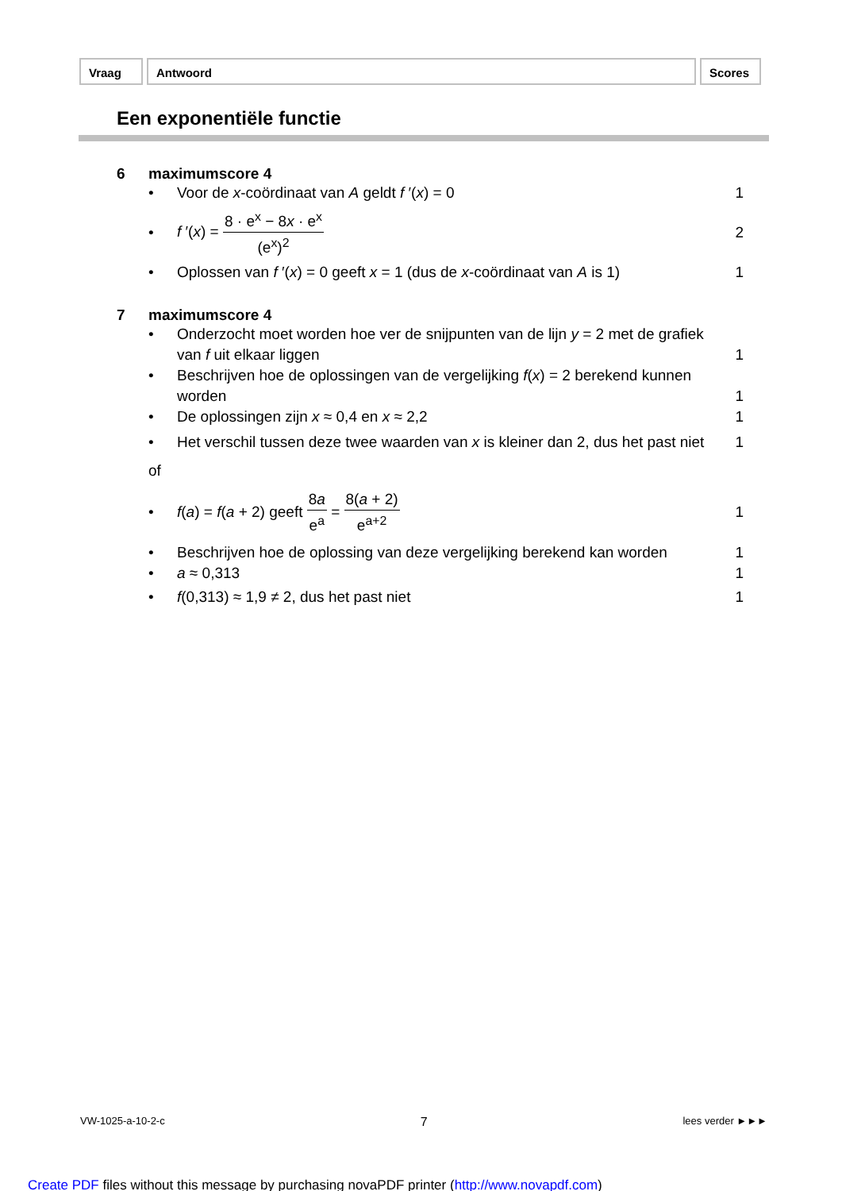Vraag Antwoord Scores
Een exponentiële functie
6 maximumscore 4
• Voor de x-coördinaat van A geldt f ′(x) = 0 1
• f ′(x) = 8 · e<sup>x</sup> − 8x · e<sup>x</sup> (e<sup>x</sup>)<sup>2</sup> 2
• Oplossen van f ′(x) = 0 geeft x = 1 (dus de x-coördinaat van A is 1) 1
7 maximumscore 4
• Onderzocht moet worden hoe ver de snijpunten van de lijn y = 2 met de grafiek van f uit elkaar liggen 1
• Beschrijven hoe de oplossingen van de vergelijking f(x) = 2 berekend kunnen worden 1
• De oplossingen zijn x ≈ 0,4 en x ≈ 2,2 1
• Het verschil tussen deze twee waarden van x is kleiner dan 2, dus het past niet 1
of
• f(a) = f(a + 2) geeft 8a e<sup>a</sup> = 8(a + 2) e<sup>a+2</sup> 1
• Beschrijven hoe de oplossing van deze vergelijking berekend kan worden 1
• a ≈ 0,313 1
• f(0,313) ≈ 1,9 ≠ 2, dus het past niet 1
VW-1025-a-10-2-c 7 lees verder ►►►
Create PDF files without this message by purchasing novaPDF printer (http://www.novapdf.com)